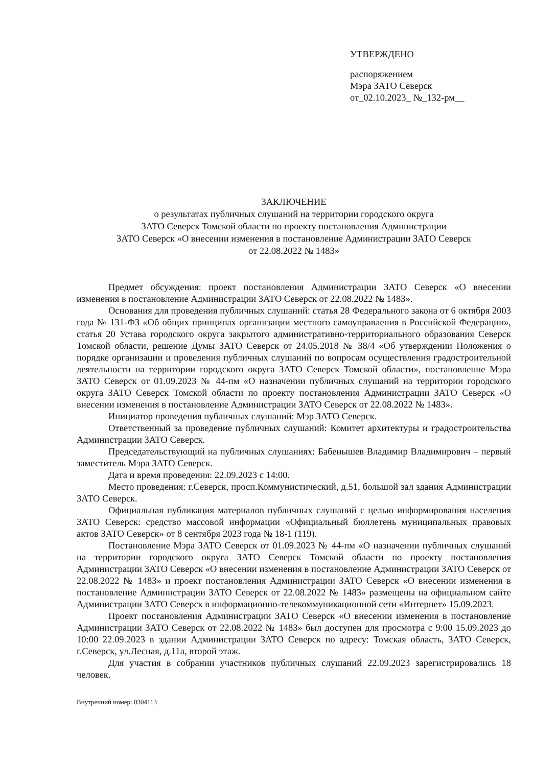УТВЕРЖДЕНО
распоряжением
Мэра ЗАТО Северск
от_02.10.2023_ №_132-рм__
ЗАКЛЮЧЕНИЕ
о результатах публичных слушаний на территории городского округа
ЗАТО Северск Томской области по проекту постановления Администрации
ЗАТО Северск «О внесении изменения в постановление Администрации ЗАТО Северск
от 22.08.2022 № 1483»
Предмет обсуждения: проект постановления Администрации ЗАТО Северск «О внесении изменения в постановление Администрации ЗАТО Северск от 22.08.2022 № 1483».
Основания для проведения публичных слушаний: статья 28 Федерального закона от 6 октября 2003 года № 131-ФЗ «Об общих принципах организации местного самоуправления в Российской Федерации», статья 20 Устава городского округа закрытого административно-территориального образования Северск Томской области, решение Думы ЗАТО Северск от 24.05.2018 № 38/4 «Об утверждении Положения о порядке организации и проведения публичных слушаний по вопросам осуществления градостроительной деятельности на территории городского округа ЗАТО Северск Томской области», постановление Мэра ЗАТО Северск от 01.09.2023 № 44-пм «О назначении публичных слушаний на территории городского округа ЗАТО Северск Томской области по проекту постановления Администрации ЗАТО Северск «О внесении изменения в постановление Администрации ЗАТО Северск от 22.08.2022 № 1483».
Инициатор проведения публичных слушаний: Мэр ЗАТО Северск.
Ответственный за проведение публичных слушаний: Комитет архитектуры и градостроительства Администрации ЗАТО Северск.
Председательствующий на публичных слушаниях: Бабенышев Владимир Владимирович – первый заместитель Мэра ЗАТО Северск.
Дата и время проведения: 22.09.2023 с 14:00.
Место проведения: г.Северск, просп.Коммунистический, д.51, большой зал здания Администрации ЗАТО Северск.
Официальная публикация материалов публичных слушаний с целью информирования населения ЗАТО Северск: средство массовой информации «Официальный бюллетень муниципальных правовых актов ЗАТО Северск» от 8 сентября 2023 года № 18-1 (119).
Постановление Мэра ЗАТО Северск от 01.09.2023 № 44-пм «О назначении публичных слушаний на территории городского округа ЗАТО Северск Томской области по проекту постановления Администрации ЗАТО Северск «О внесении изменения в постановление Администрации ЗАТО Северск от 22.08.2022 № 1483» и проект постановления Администрации ЗАТО Северск «О внесении изменения в постановление Администрации ЗАТО Северск от 22.08.2022 № 1483» размещены на официальном сайте Администрации ЗАТО Северск в информационно-телекоммуникационной сети «Интернет» 15.09.2023.
Проект постановления Администрации ЗАТО Северск «О внесении изменения в постановление Администрации ЗАТО Северск от 22.08.2022 № 1483» был доступен для просмотра с 9:00 15.09.2023 до 10:00 22.09.2023 в здании Администрации ЗАТО Северск по адресу: Томская область, ЗАТО Северск, г.Северск, ул.Лесная, д.11а, второй этаж.
Для участия в собрании участников публичных слушаний 22.09.2023 зарегистрировались 18 человек.
Внутренний номер: 0304113